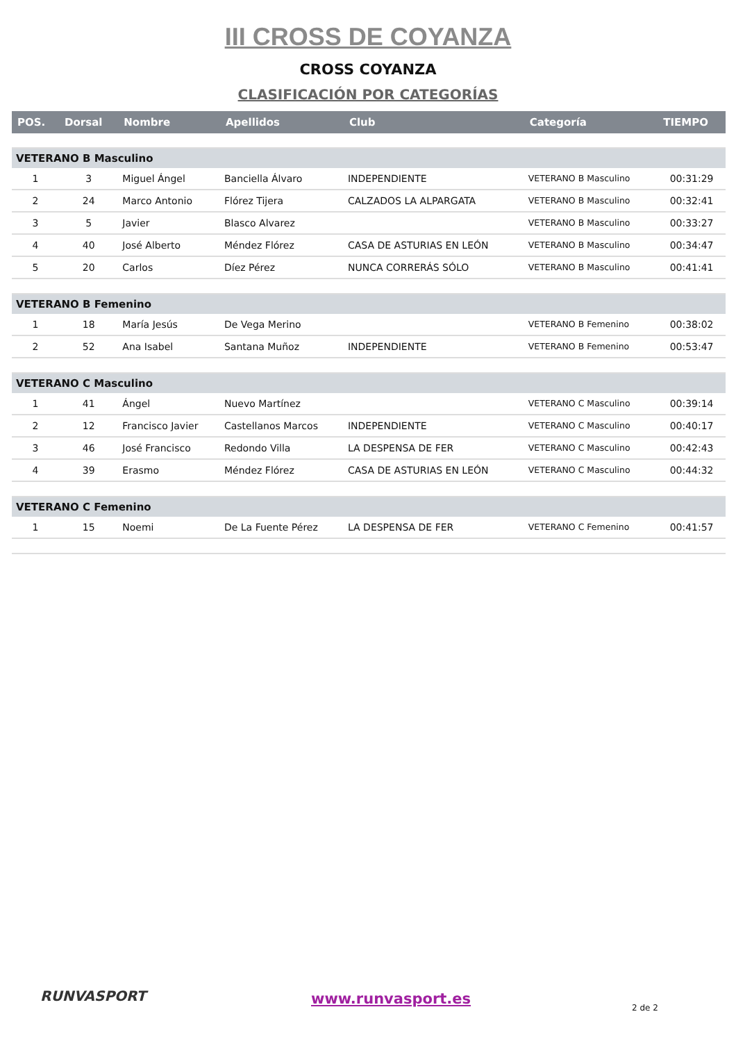III CROSS DE COYANZA
CROSS COYANZA
CLASIFICACIÓN POR CATEGORÍAS
| POS. | Dorsal | Nombre | Apellidos | Club | Categoría | TIEMPO |
| --- | --- | --- | --- | --- | --- | --- |
| VETERANO B Masculino | | | | | | |
| 1 | 3 | Miguel Ángel | Banciella Álvaro | INDEPENDIENTE | VETERANO B Masculino | 00:31:29 |
| 2 | 24 | Marco Antonio | Flórez Tijera | CALZADOS LA ALPARGATA | VETERANO B Masculino | 00:32:41 |
| 3 | 5 | Javier | Blasco Alvarez | | VETERANO B Masculino | 00:33:27 |
| 4 | 40 | José Alberto | Méndez Flórez | CASA DE ASTURIAS EN LEÓN | VETERANO B Masculino | 00:34:47 |
| 5 | 20 | Carlos | Díez Pérez | NUNCA CORRERÁS SÓLO | VETERANO B Masculino | 00:41:41 |
| VETERANO B Femenino | | | | | | |
| 1 | 18 | María Jesús | De Vega Merino | | VETERANO B Femenino | 00:38:02 |
| 2 | 52 | Ana Isabel | Santana Muñoz | INDEPENDIENTE | VETERANO B Femenino | 00:53:47 |
| VETERANO C Masculino | | | | | | |
| 1 | 41 | Ángel | Nuevo Martínez | | VETERANO C Masculino | 00:39:14 |
| 2 | 12 | Francisco Javier | Castellanos Marcos | INDEPENDIENTE | VETERANO C Masculino | 00:40:17 |
| 3 | 46 | José Francisco | Redondo Villa | LA DESPENSA DE FER | VETERANO C Masculino | 00:42:43 |
| 4 | 39 | Erasmo | Méndez Flórez | CASA DE ASTURIAS EN LEÓN | VETERANO C Masculino | 00:44:32 |
| VETERANO C Femenino | | | | | | |
| 1 | 15 | Noemi | De La Fuente Pérez | LA DESPENSA DE FER | VETERANO C Femenino | 00:41:57 |
RUNVASPORT www.runvasport.es
2 de 2